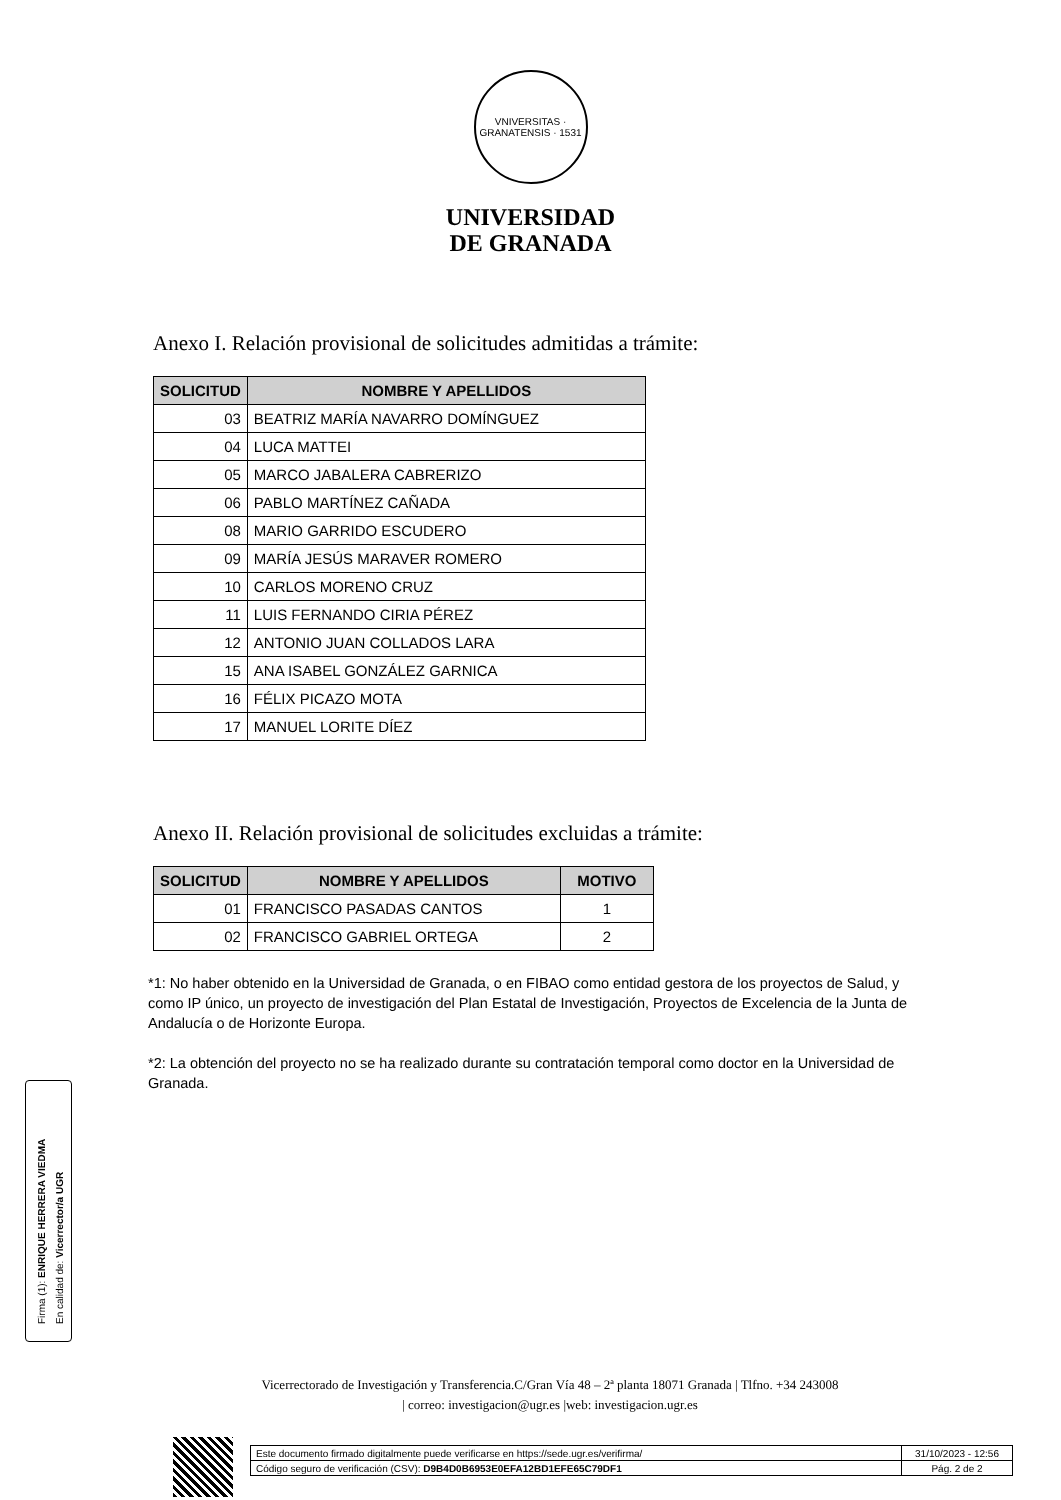VNIVERSITAS · GRANATENSIS · 1531
UNIVERSIDAD
DE GRANADA
Anexo I. Relación provisional de solicitudes admitidas a trámite:
| SOLICITUD | NOMBRE Y APELLIDOS |
| --- | --- |
| 03 | BEATRIZ MARÍA NAVARRO DOMÍNGUEZ |
| 04 | LUCA MATTEI |
| 05 | MARCO JABALERA CABRERIZO |
| 06 | PABLO MARTÍNEZ CAÑADA |
| 08 | MARIO GARRIDO ESCUDERO |
| 09 | MARÍA JESÚS MARAVER ROMERO |
| 10 | CARLOS MORENO CRUZ |
| 11 | LUIS FERNANDO CIRIA PÉREZ |
| 12 | ANTONIO JUAN COLLADOS LARA |
| 15 | ANA ISABEL GONZÁLEZ GARNICA |
| 16 | FÉLIX PICAZO MOTA |
| 17 | MANUEL LORITE DÍEZ |
Anexo II. Relación provisional de solicitudes excluidas a trámite:
| SOLICITUD | NOMBRE Y APELLIDOS | MOTIVO |
| --- | --- | --- |
| 01 | FRANCISCO PASADAS CANTOS | 1 |
| 02 | FRANCISCO GABRIEL ORTEGA | 2 |
*1: No haber obtenido en la Universidad de Granada, o en FIBAO como entidad gestora de los proyectos de Salud, y como IP único, un proyecto de investigación del Plan Estatal de Investigación, Proyectos de Excelencia de la Junta de Andalucía o de Horizonte Europa.
*2: La obtención del proyecto no se ha realizado durante su contratación temporal como doctor en la Universidad de Granada.
Firma (1): ENRIQUE HERRERA VIEDMA
En calidad de: Vicerrector/a UGR
Vicerrectorado de Investigación y Transferencia.C/Gran Vía 48 – 2ª planta 18071 Granada | Tlfno. +34 243008
| correo: investigacion@ugr.es |web: investigacion.ugr.es
| Este documento firmado digitalmente puede verificarse en https://sede.ugr.es/verifirma/ | 31/10/2023 - 12:56 |
| Código seguro de verificación (CSV): D9B4D0B6953E0EFA12BD1EFE65C79DF1 | Pág. 2 de 2 |